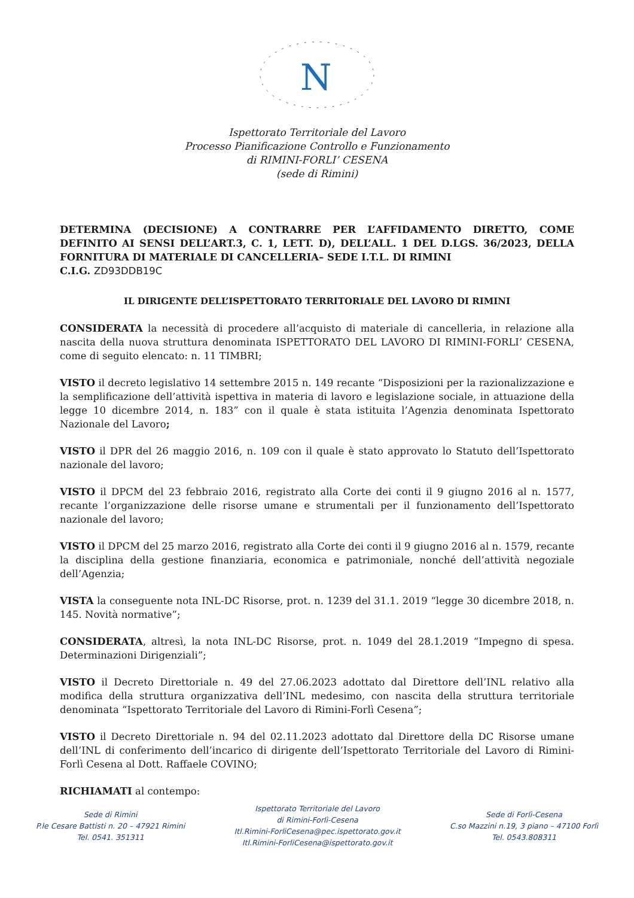N
Ispettorato Territoriale del Lavoro
Processo Pianificazione Controllo e Funzionamento
di RIMINI-FORLI’ CESENA
(sede di Rimini)
DETERMINA (DECISIONE) A CONTRARRE PER L’AFFIDAMENTO DIRETTO, COME DEFINITO AI SENSI DELL’ART.3, C. 1, LETT. D), DELL’ALL. 1 DEL D.LGS. 36/2023, DELLA FORNITURA DI MATERIALE DI CANCELLERIA– SEDE I.T.L. DI RIMINI
C.I.G. ZD93DDB19C
IL DIRIGENTE DELL’ISPETTORATO TERRITORIALE DEL LAVORO DI RIMINI
CONSIDERATA la necessità di procedere all’acquisto di materiale di cancelleria, in relazione alla nascita della nuova struttura denominata ISPETTORATO DEL LAVORO DI RIMINI-FORLI’ CESENA, come di seguito elencato: n. 11 TIMBRI;
VISTO il decreto legislativo 14 settembre 2015 n. 149 recante “Disposizioni per la razionalizzazione e la semplificazione dell’attività ispettiva in materia di lavoro e legislazione sociale, in attuazione della legge 10 dicembre 2014, n. 183” con il quale è stata istituita l’Agenzia denominata Ispettorato Nazionale del Lavoro;
VISTO il DPR del 26 maggio 2016, n. 109 con il quale è stato approvato lo Statuto dell’Ispettorato nazionale del lavoro;
VISTO il DPCM del 23 febbraio 2016, registrato alla Corte dei conti il 9 giugno 2016 al n. 1577, recante l’organizzazione delle risorse umane e strumentali per il funzionamento dell’Ispettorato nazionale del lavoro;
VISTO il DPCM del 25 marzo 2016, registrato alla Corte dei conti il 9 giugno 2016 al n. 1579, recante la disciplina della gestione finanziaria, economica e patrimoniale, nonché dell’attività negoziale dell’Agenzia;
VISTA la conseguente nota INL-DC Risorse, prot. n. 1239 del 31.1. 2019 “legge 30 dicembre 2018, n. 145. Novità normative”;
CONSIDERATA, altresì, la nota INL-DC Risorse, prot. n. 1049 del 28.1.2019 “Impegno di spesa. Determinazioni Dirigenziali”;
VISTO il Decreto Direttoriale n. 49 del 27.06.2023 adottato dal Direttore dell’INL relativo alla modifica della struttura organizzativa dell’INL medesimo, con nascita della struttura territoriale denominata “Ispettorato Territoriale del Lavoro di Rimini-Forlì Cesena”;
VISTO il Decreto Direttoriale n. 94 del 02.11.2023 adottato dal Direttore della DC Risorse umane dell’INL di conferimento dell’incarico di dirigente dell’Ispettorato Territoriale del Lavoro di Rimini-Forlì Cesena al Dott. Raffaele COVINO;
RICHIAMATI al contempo:
Sede di Rimini
P.le Cesare Battisti n. 20 – 47921 Rimini
Tel. 0541. 351311
Ispettorato Territoriale del Lavoro
di Rimini-Forlì-Cesena
Itl.Rimini-ForliCesena@pec.ispettorato.gov.it
Itl.Rimini-ForliCesena@ispettorato.gov.it
Sede di Forlì-Cesena
C.so Mazzini n.19, 3 piano – 47100 Forlì
Tel. 0543.808311